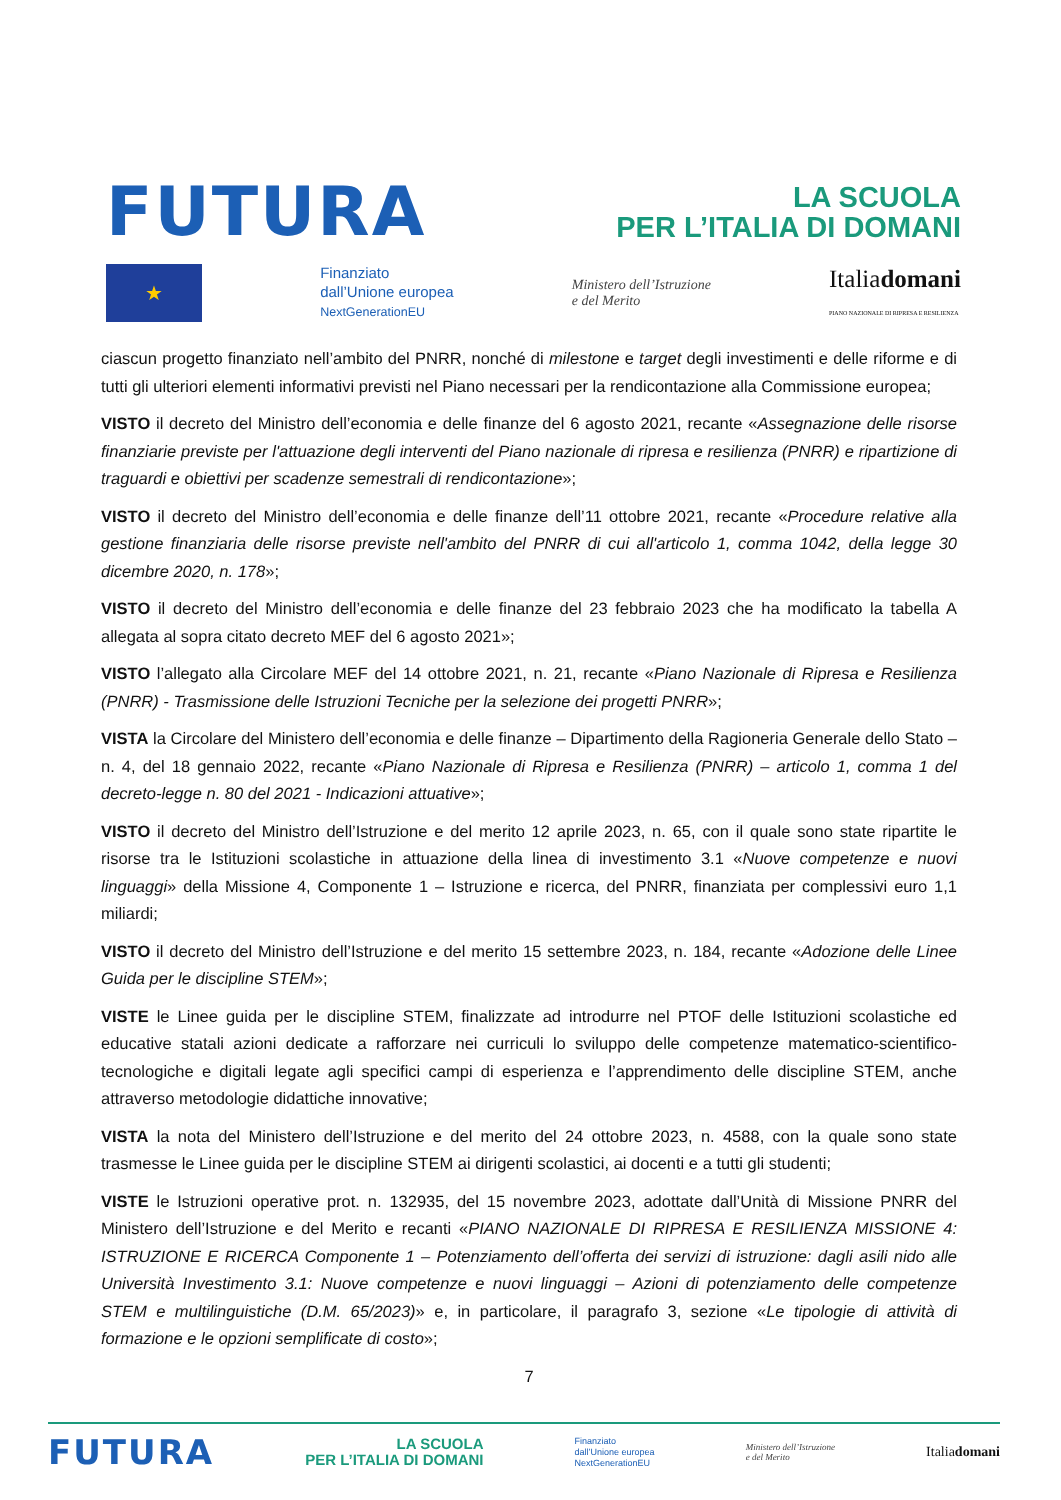FUTURA
LA SCUOLA
PER L’ITALIA DI DOMANI
★
Finanziato
dall’Unione europea
NextGenerationEU
Ministero dell’Istruzione
e del Merito
Italiadomani
PIANO NAZIONALE DI RIPRESA E RESILIENZA
ciascun progetto finanziato nell’ambito del PNRR, nonché di milestone e target degli investimenti e delle riforme e di tutti gli ulteriori elementi informativi previsti nel Piano necessari per la rendicontazione alla Commissione europea;
VISTO il decreto del Ministro dell’economia e delle finanze del 6 agosto 2021, recante «Assegnazione delle risorse finanziarie previste per l'attuazione degli interventi del Piano nazionale di ripresa e resilienza (PNRR) e ripartizione di traguardi e obiettivi per scadenze semestrali di rendicontazione»;
VISTO il decreto del Ministro dell’economia e delle finanze dell’11 ottobre 2021, recante «Procedure relative alla gestione finanziaria delle risorse previste nell'ambito del PNRR di cui all'articolo 1, comma 1042, della legge 30 dicembre 2020, n. 178»;
VISTO il decreto del Ministro dell’economia e delle finanze del 23 febbraio 2023 che ha modificato la tabella A allegata al sopra citato decreto MEF del 6 agosto 2021»;
VISTO l’allegato alla Circolare MEF del 14 ottobre 2021, n. 21, recante «Piano Nazionale di Ripresa e Resilienza (PNRR) - Trasmissione delle Istruzioni Tecniche per la selezione dei progetti PNRR»;
VISTA la Circolare del Ministero dell’economia e delle finanze – Dipartimento della Ragioneria Generale dello Stato – n. 4, del 18 gennaio 2022, recante «Piano Nazionale di Ripresa e Resilienza (PNRR) – articolo 1, comma 1 del decreto-legge n. 80 del 2021 - Indicazioni attuative»;
VISTO il decreto del Ministro dell’Istruzione e del merito 12 aprile 2023, n. 65, con il quale sono state ripartite le risorse tra le Istituzioni scolastiche in attuazione della linea di investimento 3.1 «Nuove competenze e nuovi linguaggi» della Missione 4, Componente 1 – Istruzione e ricerca, del PNRR, finanziata per complessivi euro 1,1 miliardi;
VISTO il decreto del Ministro dell’Istruzione e del merito 15 settembre 2023, n. 184, recante «Adozione delle Linee Guida per le discipline STEM»;
VISTE le Linee guida per le discipline STEM, finalizzate ad introdurre nel PTOF delle Istituzioni scolastiche ed educative statali azioni dedicate a rafforzare nei curriculi lo sviluppo delle competenze matematico-scientifico-tecnologiche e digitali legate agli specifici campi di esperienza e l’apprendimento delle discipline STEM, anche attraverso metodologie didattiche innovative;
VISTA la nota del Ministero dell’Istruzione e del merito del 24 ottobre 2023, n. 4588, con la quale sono state trasmesse le Linee guida per le discipline STEM ai dirigenti scolastici, ai docenti e a tutti gli studenti;
VISTE le Istruzioni operative prot. n. 132935, del 15 novembre 2023, adottate dall’Unità di Missione PNRR del Ministero dell’Istruzione e del Merito e recanti «PIANO NAZIONALE DI RIPRESA E RESILIENZA MISSIONE 4: ISTRUZIONE E RICERCA Componente 1 – Potenziamento dell’offerta dei servizi di istruzione: dagli asili nido alle Università Investimento 3.1: Nuove competenze e nuovi linguaggi – Azioni di potenziamento delle competenze STEM e multilinguistiche (D.M. 65/2023)» e, in particolare, il paragrafo 3, sezione «Le tipologie di attività di formazione e le opzioni semplificate di costo»;
7
FUTURA LA SCUOLA
PER L’ITALIA DI DOMANI Finanziato
dall’Unione europea
NextGenerationEU Ministero dell’Istruzione
e del Merito Italiadomani